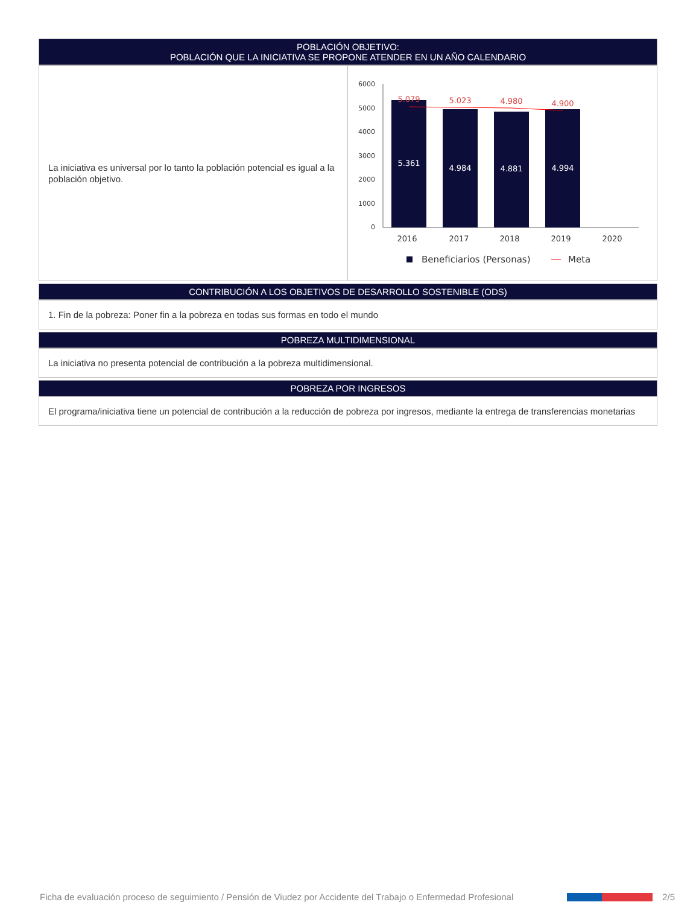POBLACIÓN OBJETIVO:
POBLACIÓN QUE LA INICIATIVA SE PROPONE ATENDER EN UN AÑO CALENDARIO
La iniciativa es universal por lo tanto la población potencial es igual a la población objetivo.
6000
5000
4000
3000
2000
1000
0
5.361
4.984
4.881
4.994
5.079
5.023
4.980
4.900
2016
2017
2018
2019
2020
Beneficiarios (Personas)
Meta
CONTRIBUCIÓN A LOS OBJETIVOS DE DESARROLLO SOSTENIBLE (ODS)
1. Fin de la pobreza: Poner fin a la pobreza en todas sus formas en todo el mundo
POBREZA MULTIDIMENSIONAL
La iniciativa no presenta potencial de contribución a la pobreza multidimensional.
POBREZA POR INGRESOS
El programa/iniciativa tiene un potencial de contribución a la reducción de pobreza por ingresos, mediante la entrega de transferencias monetarias
Ficha de evaluación proceso de seguimiento / Pensión de Viudez por Accidente del Trabajo o Enfermedad Profesional 2/5